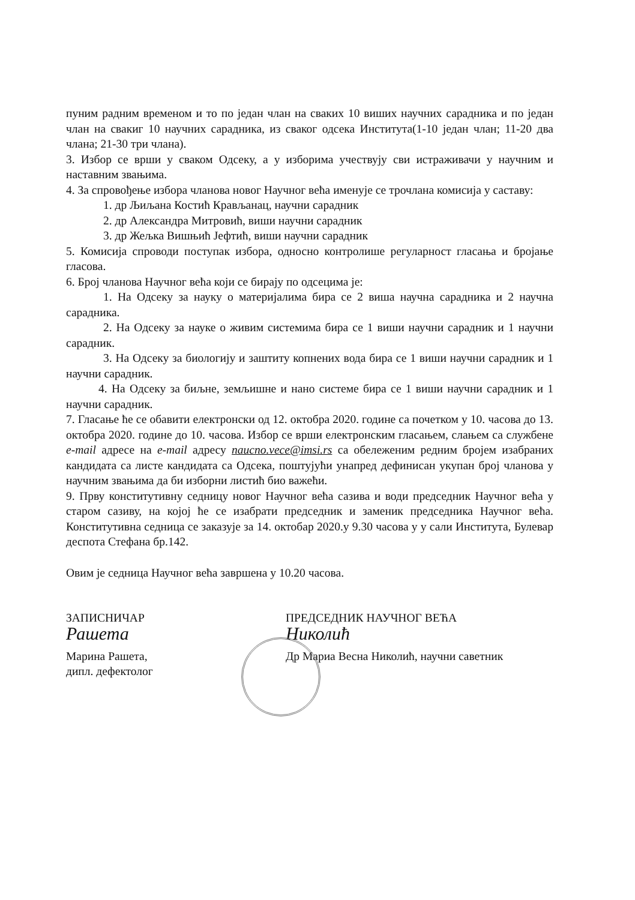пуним радним временом и то по један члан на сваких 10 виших научних сарадника и по један члан на свакиг 10 научних сарадника, из сваког одсека Института(1-10 један члан; 11-20 два члана; 21-30 три члана).
3. Избор се врши у сваком Одсеку, а у изборима учествују сви истраживачи у научним и наставним звањима.
4. За спровођење избора чланова новог Научног већа именује се трочлана комисија у саставу:
1. др Љиљана Костић Крављанац, научни сарадник
2. др Александра Митровић, виши научни сарадник
3. др Жељка Вишњић Јефтић, виши научни сарадник
5. Комисија спроводи поступак избора, односно контролише регуларност гласања и бројање гласова.
6. Број чланова Научног већа који се бирају по одсецима је:
1. На Одсеку за науку о материјалима бира се 2 виша научна сарадника и 2 научна сарадника.
2. На Одсеку за науке о живим системима бира се 1 виши научни сарадник и 1 научни сарадник.
3. На Одсеку за биологију и заштиту копнених вода бира се 1 виши научни сарадник и 1 научни сарадник.
4. На Одсеку за биљне, земљишне и нано системе бира се 1 виши научни сарадник и 1 научни сарадник.
7. Гласање ће се обавити електронски од 12. октобра 2020. године са почетком у 10. часова до 13. октобра 2020. године до 10. часова. Избор се врши електронским гласањем, слањем са службене e-mail адресе на e-mail адресу naucno.vece@imsi.rs са обележеним редним бројем изабраних кандидата са листе кандидата са Одсека, поштујући унапред дефинисан укупан број чланова у научним звањима да би изборни листић био важећи.
9. Прву конститутивну седницу новог Научног већа сазива и води председник Научног већа у старом сазиву, на којој ће се изабрати председник и заменик председника Научног већа. Конститутивна седница се заказује за 14. октобар 2020.у 9.30 часова у у сали Института, Булевар деспота Стефана бр.142.
Овим је седница Научног већа завршена у 10.20 часова.
ЗАПИСНИЧАР
Рашета
Марина Рашета,
дипл. дефектолог
ПРЕДСЕДНИК НАУЧНОГ ВЕЋА
Николић
Др Мариа Весна Николић, научни саветник